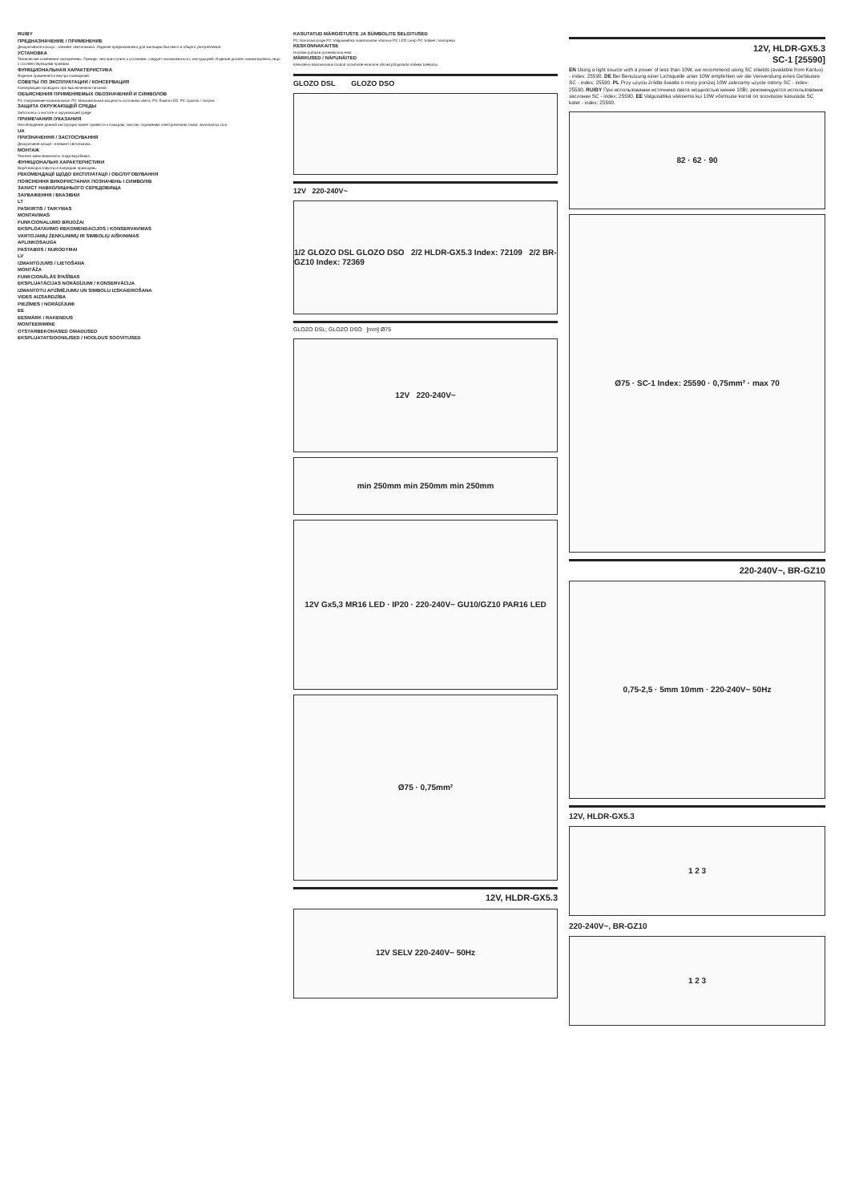RU/BY
ПРЕДНАЗНАЧЕНИЕ / ПРИМЕНЕНИЕ
Декоративное кольцо - элемент светильника. Изделие предназначено для жилищно-бытового и общего употребления.
УСТАНОВКА
Технические изменения засекречены. Прежде, чем приступить к установке, следует познакомиться с инструкцией. Изделие должно замонтировать лицо с соответствующими правами.
ФУНКЦИОНАЛЬНАЯ ХАРАКТЕРИСТИКА
Изделие применяется внутри помещений.
СОВЕТЫ ПО ЭКСПЛУАТАЦИИ / КОНСЕРВАЦИЯ
Консервацию проводить при выключенном питании.
ОБЪЯСНЕНИЯ ПРИМЕНЯЕМЫХ ОБОЗНАЧЕНИЙ И СИМВОЛОВ
P1: Напряжение номинальное. P2: Максимальная мощность источника света. P3: Лампа LED. P4: Цоколь / патрон.
ЗАЩИТА ОКРУЖАЮЩЕЙ СРЕДЫ
Заботьтесь о чистоте и окружающей среде.
ПРИМЕЧАНИЯ /УКАЗАНИЯ
Несоблюдение данной инструкции может привести к пожарам, ожогам, поражению электрическим током. www.kanlux.com.
UA
ПРИЗНАЧЕННЯ / ЗАСТОСУВАННЯ
Декоративне кільце - елемент світильника.
МОНТАЖ
Технічні зміни вимагають згоди виробника.
ФУНКЦІОНАЛЬНІ ХАРАКТЕРИСТИКИ
Виріб використовується всередині приміщень.
РЕКОМЕНДАЦІЇ ЩОДО ЕКСПЛУАТАЦІЇ / ОБСЛУГОВУВАННЯ
ПОЯСНЕННЯ ВИКОРИСТАНИХ ПОЗНАЧЕНЬ І СИМВОЛІВ
ЗАХИСТ НАВКОЛИШНЬОГО СЕРЕДОВИЩА
ЗАУВАЖЕННЯ / ВКАЗІВКИ
LT
PASKIRTIS / TAIKYMAS
MONTAVIMAS
FUNKCIONALUMO BRUOŽAI
EKSPLOATAVIMO REKOMENDACIJOS / KONSERVAVIMAS
VARTOJAMŲ ŽENKLINIMŲ IR SIMBOLIŲ AIŠKINIMAS
APLINKOSAUGA
PASTABOS / NURODYMAI
LV
IZMANTOJUMS / LIETOŠANA
MONTĀŽA
FUNKCIONĀLĀS ĪPAŠĪBAS
EKSPLUATĀCIJAS NORĀDĪJUMI / KONSERVĀCIJA
IZMANTOTU APZĪMĒJUMU UN SIMBOLU IZSKAIDROŠANA
VIDES AIZSARDZĪBA
PIEZĪMES / NORĀDĪJUMI
EE
EESMÄRK / RAKENDUS
MONTEERIMINE
OTSTARBEKOHASED OMADUSED
EKSPLUATATSIOONILISED / HOOLDUS SOOVITUSED
KASUTATUD MÄRGISTUSTE JA SÜMBOLITE SELGITUSED
P1: Nominaal pinge P2: Valguseallika maksimaalne võimsus P3: LED Lamp P4: Sokkel / lambipesa
KESKONNAKAITSE
Hoolitse puhtuse ja keskkonna eest.
MÄRKUSED / NÄPUNÄITED
Käesoleva käsiraamatus toodud soovituste eiramine võivad põhjustada näiteks tulekahju.
GLOZO DSL GLOZO DSO
12V 220-240V~
1/2 GLOZO DSL GLOZO DSO 2/2 HLDR-GX5.3 Index: 72109 2/2 BR-GZ10 Index: 72369
GLOZO DSL; GLOZO DSO [mm] Ø75
12V 220-240V~
min 250mm min 250mm min 250mm
12V Gx5,3 MR16 LED · IP20 · 220-240V~ GU10/GZ10 PAR16 LED
Ø75 · 0,75mm²
12V, HLDR-GX5.3
12V SELV 220-240V~ 50Hz
12V, HLDR-GX5.3
SC-1 [25590]
EN Using a light source with a power of less than 10W, we recommend using SC shields (available from Kanlux) - index: 25590. DE Bei Benutzung einer Lichtquelle unter 10W empfehlen wir die Verwendung eines Gehäuses SC - index: 25590. PL Przy użyciu źródła światła o mocy poniżej 10W zalecamy użycie osłony SC - index: 25590. RU/BY При использовании источника света мощностью менее 10Вт, рекомендуется использование заслонки SC - index: 25590. EE Valgusallika väiksema kui 10W võimsuse korral on soovitatav kasutada SC katet - index: 25590.
82 · 62 · 90
Ø75 · SC-1 Index: 25590 · 0,75mm² · max 70
220-240V~, BR-GZ10
0,75-2,5 · 5mm 10mm · 220-240V~ 50Hz
12V, HLDR-GX5.3
1 2 3
220-240V~, BR-GZ10
1 2 3